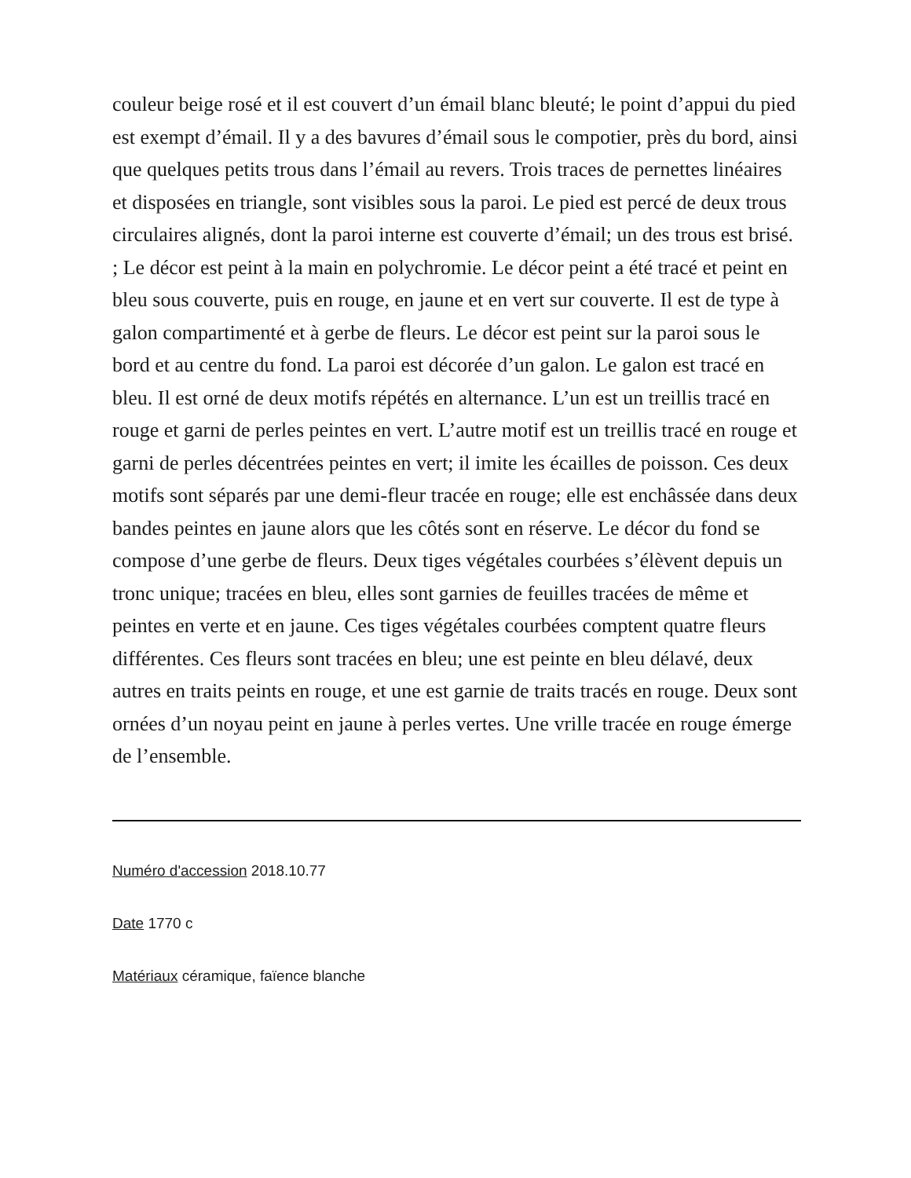couleur beige rosé et il est couvert d’un émail blanc bleuté; le point d’appui du pied est exempt d’émail. Il y a des bavures d’émail sous le compotier, près du bord, ainsi que quelques petits trous dans l’émail au revers. Trois traces de pernettes linéaires et disposées en triangle, sont visibles sous la paroi. Le pied est percé de deux trous circulaires alignés, dont la paroi interne est couverte d’émail; un des trous est brisé. ; Le décor est peint à la main en polychromie. Le décor peint a été tracé et peint en bleu sous couverte, puis en rouge, en jaune et en vert sur couverte. Il est de type à galon compartimenté et à gerbe de fleurs. Le décor est peint sur la paroi sous le bord et au centre du fond. La paroi est décorée d’un galon. Le galon est tracé en bleu. Il est orné de deux motifs répétés en alternance. L’un est un treillis tracé en rouge et garni de perles peintes en vert. L’autre motif est un treillis tracé en rouge et garni de perles décentrées peintes en vert; il imite les écailles de poisson. Ces deux motifs sont séparés par une demi-fleur tracée en rouge; elle est enchâssée dans deux bandes peintes en jaune alors que les côtés sont en réserve. Le décor du fond se compose d’une gerbe de fleurs. Deux tiges végétales courbées s’élèvent depuis un tronc unique; tracées en bleu, elles sont garnies de feuilles tracées de même et peintes en verte et en jaune. Ces tiges végétales courbées comptent quatre fleurs différentes. Ces fleurs sont tracées en bleu; une est peinte en bleu délavé, deux autres en traits peints en rouge, et une est garnie de traits tracés en rouge. Deux sont ornées d’un noyau peint en jaune à perles vertes. Une vrille tracée en rouge émerge de l’ensemble.
Numéro d'accession 2018.10.77
Date 1770 c
Matériaux céramique, faïence blanche